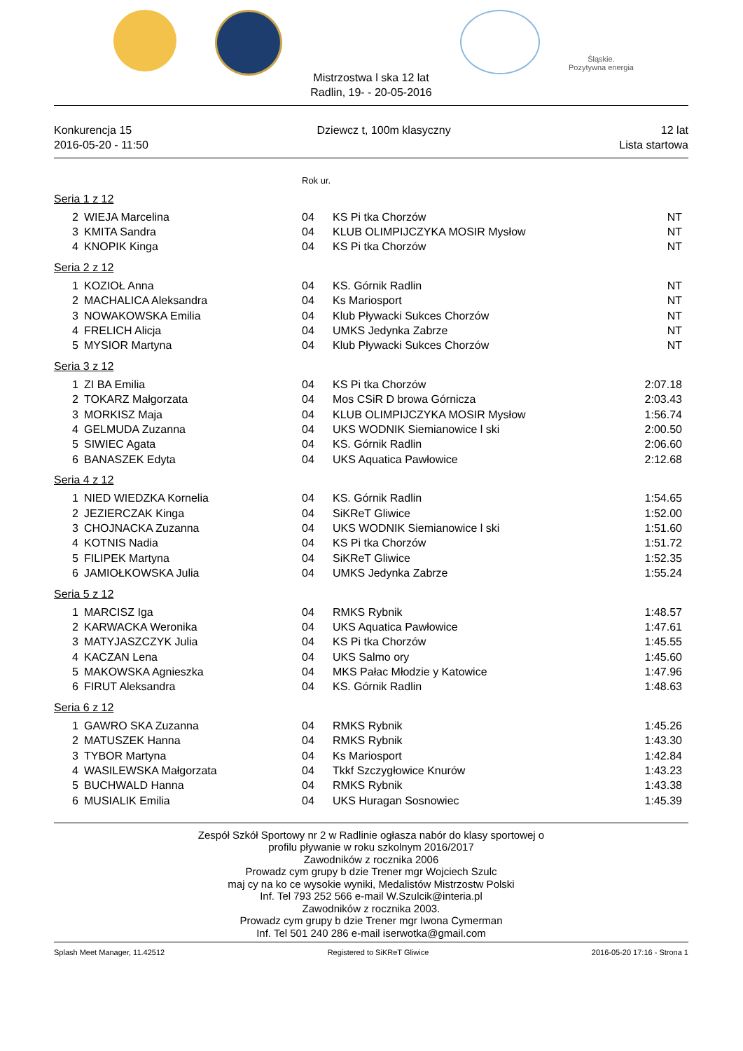Śląskie.
Pozytywna energia
Mistrzostwa l ska 12 lat
Radlin, 19- - 20-05-2016
Konkurencja 15
2016-05-20 - 11:50
Dziewcz t, 100m klasyczny 12 lat
Lista startowa
Rok ur.
Seria 1 z 12
| 2 | WIEJA Marcelina | 04 | KS Pi tka Chorzów | NT |
| 3 | KMITA Sandra | 04 | KLUB OLIMPIJCZYKA MOSIR Mysłow | NT |
| 4 | KNOPIK Kinga | 04 | KS Pi tka Chorzów | NT |
Seria 2 z 12
| 1 | KOZIOŁ Anna | 04 | KS. Górnik Radlin | NT |
| 2 | MACHALICA Aleksandra | 04 | Ks Mariosport | NT |
| 3 | NOWAKOWSKA Emilia | 04 | Klub Pływacki Sukces Chorzów | NT |
| 4 | FRELICH Alicja | 04 | UMKS Jedynka Zabrze | NT |
| 5 | MYSIOR Martyna | 04 | Klub Pływacki Sukces Chorzów | NT |
Seria 3 z 12
| 1 | ZI BA Emilia | 04 | KS Pi tka Chorzów | 2:07.18 |
| 2 | TOKARZ Małgorzata | 04 | Mos CSiR D browa Górnicza | 2:03.43 |
| 3 | MORKISZ Maja | 04 | KLUB OLIMPIJCZYKA MOSIR Mysłow | 1:56.74 |
| 4 | GELMUDA Zuzanna | 04 | UKS WODNIK Siemianowice l ski | 2:00.50 |
| 5 | SIWIEC Agata | 04 | KS. Górnik Radlin | 2:06.60 |
| 6 | BANASZEK Edyta | 04 | UKS Aquatica Pawłowice | 2:12.68 |
Seria 4 z 12
| 1 | NIED WIEDZKA Kornelia | 04 | KS. Górnik Radlin | 1:54.65 |
| 2 | JEZIERCZAK Kinga | 04 | SiKReT Gliwice | 1:52.00 |
| 3 | CHOJNACKA Zuzanna | 04 | UKS WODNIK Siemianowice l ski | 1:51.60 |
| 4 | KOTNIS Nadia | 04 | KS Pi tka Chorzów | 1:51.72 |
| 5 | FILIPEK Martyna | 04 | SiKReT Gliwice | 1:52.35 |
| 6 | JAMIOŁKOWSKA Julia | 04 | UMKS Jedynka Zabrze | 1:55.24 |
Seria 5 z 12
| 1 | MARCISZ Iga | 04 | RMKS Rybnik | 1:48.57 |
| 2 | KARWACKA Weronika | 04 | UKS Aquatica Pawłowice | 1:47.61 |
| 3 | MATYJASZCZYK Julia | 04 | KS Pi tka Chorzów | 1:45.55 |
| 4 | KACZAN Lena | 04 | UKS Salmo ory | 1:45.60 |
| 5 | MAKOWSKA Agnieszka | 04 | MKS Pałac Młodzie y Katowice | 1:47.96 |
| 6 | FIRUT Aleksandra | 04 | KS. Górnik Radlin | 1:48.63 |
Seria 6 z 12
| 1 | GAWRO SKA Zuzanna | 04 | RMKS Rybnik | 1:45.26 |
| 2 | MATUSZEK Hanna | 04 | RMKS Rybnik | 1:43.30 |
| 3 | TYBOR Martyna | 04 | Ks Mariosport | 1:42.84 |
| 4 | WASILEWSKA Małgorzata | 04 | Tkkf Szczygłowice Knurów | 1:43.23 |
| 5 | BUCHWALD Hanna | 04 | RMKS Rybnik | 1:43.38 |
| 6 | MUSIALIK Emilia | 04 | UKS Huragan Sosnowiec | 1:45.39 |
Zespół Szkół Sportowy nr 2 w Radlinie ogłasza nabór do klasy sportowej o
profilu pływanie w roku szkolnym 2016/2017
Zawodników z rocznika 2006
Prowadz cym grupy b dzie Trener mgr Wojciech Szulc
maj cy na ko ce wysokie wyniki, Medalistów Mistrzostw Polski
Inf. Tel 793 252 566 e-mail W.Szulcik@interia.pl
Zawodników z rocznika 2003.
Prowadz cym grupy b dzie Trener mgr Iwona Cymerman
Inf. Tel 501 240 286 e-mail iserwotka@gmail.com
Splash Meet Manager, 11.42512 Registered to SiKReT Gliwice 2016-05-20 17:16 - Strona 1